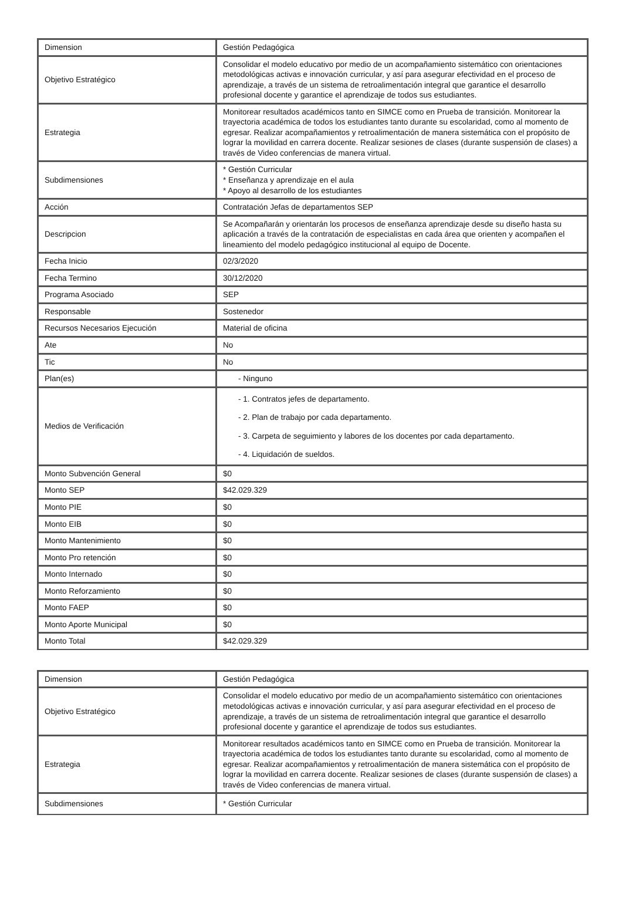| Dimension | Gestión Pedagógica |
| Objetivo Estratégico | Consolidar el modelo educativo por medio de un acompañamiento sistemático con orientaciones metodológicas activas e innovación curricular, y así para asegurar efectividad en el proceso de aprendizaje, a través de un sistema de retroalimentación integral que garantice el desarrollo profesional docente y garantice el aprendizaje de todos sus estudiantes. |
| Estrategia | Monitorear resultados académicos tanto en SIMCE como en Prueba de transición. Monitorear la trayectoria académica de todos los estudiantes tanto durante su escolaridad, como al momento de egresar. Realizar acompañamientos y retroalimentación de manera sistemática con el propósito de lograr la movilidad en carrera docente. Realizar sesiones de clases (durante suspensión de clases) a través de Video conferencias de manera virtual. |
| Subdimensiones | * Gestión Curricular * Enseñanza y aprendizaje en el aula * Apoyo al desarrollo de los estudiantes |
| Acción | Contratación Jefas de departamentos SEP |
| Descripcion | Se Acompañarán y orientarán los procesos de enseñanza aprendizaje desde su diseño hasta su aplicación a través de la contratación de especialistas en cada área que orienten y acompañen el lineamiento del modelo pedagógico institucional al equipo de Docente. |
| Fecha Inicio | 02/3/2020 |
| Fecha Termino | 30/12/2020 |
| Programa Asociado | SEP |
| Responsable | Sostenedor |
| Recursos Necesarios Ejecución | Material de oficina |
| Ate | No |
| Tic | No |
| Plan(es) | - Ninguno |
| Medios de Verificación | - 1. Contratos jefes de departamento. - 2. Plan de trabajo por cada departamento. - 3. Carpeta de seguimiento y labores de los docentes por cada departamento. - 4. Liquidación de sueldos. |
| Monto Subvención General | $0 |
| Monto SEP | $42.029.329 |
| Monto PIE | $0 |
| Monto EIB | $0 |
| Monto Mantenimiento | $0 |
| Monto Pro retención | $0 |
| Monto Internado | $0 |
| Monto Reforzamiento | $0 |
| Monto FAEP | $0 |
| Monto Aporte Municipal | $0 |
| Monto Total | $42.029.329 |
| Dimension | Gestión Pedagógica |
| Objetivo Estratégico | Consolidar el modelo educativo por medio de un acompañamiento sistemático con orientaciones metodológicas activas e innovación curricular, y así para asegurar efectividad en el proceso de aprendizaje, a través de un sistema de retroalimentación integral que garantice el desarrollo profesional docente y garantice el aprendizaje de todos sus estudiantes. |
| Estrategia | Monitorear resultados académicos tanto en SIMCE como en Prueba de transición. Monitorear la trayectoria académica de todos los estudiantes tanto durante su escolaridad, como al momento de egresar. Realizar acompañamientos y retroalimentación de manera sistemática con el propósito de lograr la movilidad en carrera docente. Realizar sesiones de clases (durante suspensión de clases) a través de Video conferencias de manera virtual. |
| Subdimensiones | * Gestión Curricular |